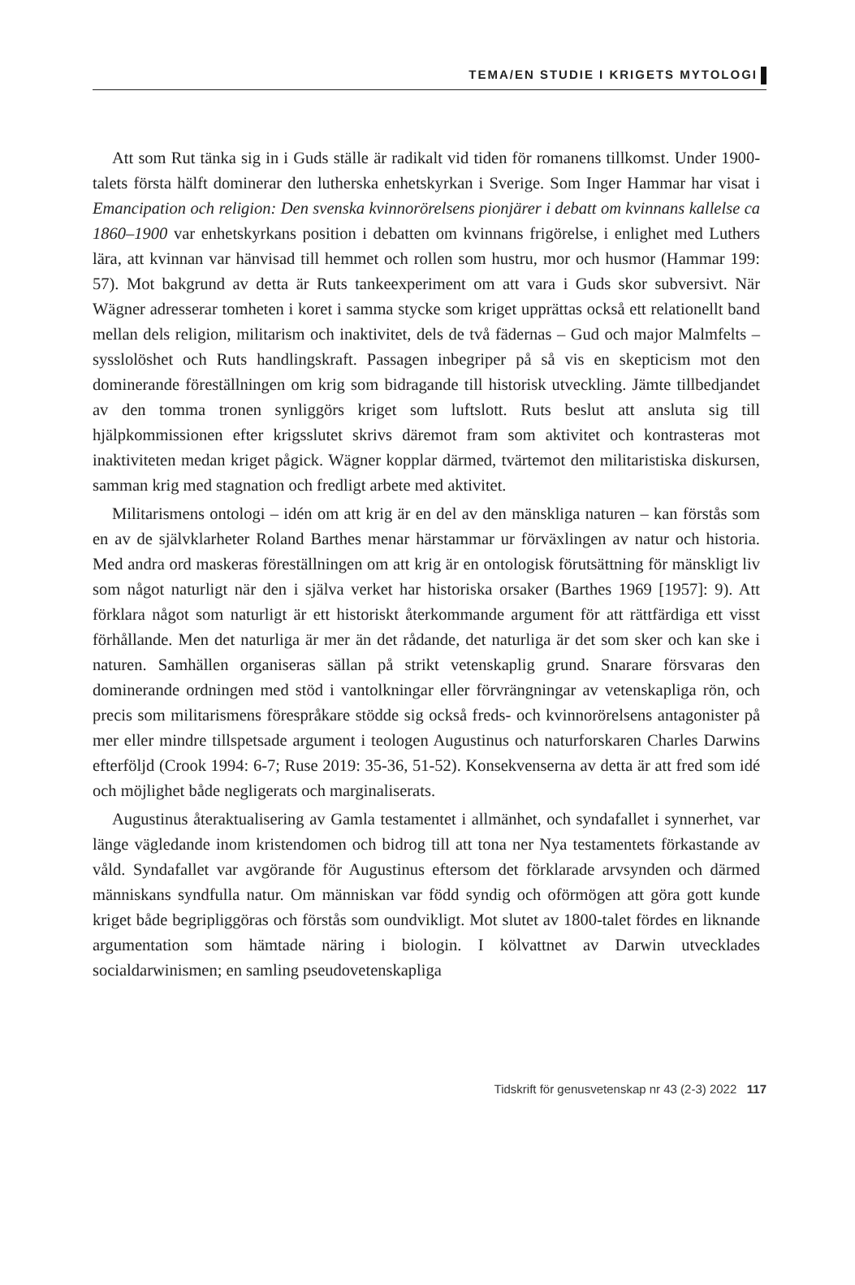TEMA/EN STUDIE I KRIGETS MYTOLOGI
Att som Rut tänka sig in i Guds ställe är radikalt vid tiden för romanens tillkomst. Under 1900-talets första hälft dominerar den lutherska enhetskyrkan i Sverige. Som Inger Hammar har visat i Emancipation och religion: Den svenska kvinnorörelsens pionjärer i debatt om kvinnans kallelse ca 1860–1900 var enhets­kyrkans position i debatten om kvinnans frigörelse, i enlighet med Luthers lära, att kvinnan var hänvisad till hemmet och rollen som hustru, mor och husmor (Hammar 199: 57). Mot bakgrund av detta är Ruts tankeexperiment om att vara i Guds skor subversivt. När Wägner adresserar tomheten i koret i samma stycke som kriget upprättas också ett relationellt band mellan dels religion, militarism och inaktivitet, dels de två fädernas – Gud och major Malmfelts – sysslolöshet och Ruts handlingskraft. Passagen inbegriper på så vis en skepticism mot den dominerande föreställningen om krig som bidragande till historisk utveckling. Jämte tillbedjandet av den tomma tronen synliggörs kriget som luftslott. Ruts beslut att ansluta sig till hjälpkommissionen efter krigsslutet skrivs däremot fram som aktivitet och kontrasteras mot inaktiviteten medan kriget pågick. Wägner kopplar därmed, tvärtemot den militaristiska diskursen, samman krig med stagnation och fredligt arbete med aktivitet.
Militarismens ontologi – idén om att krig är en del av den mänskliga naturen – kan förstås som en av de självklarheter Roland Barthes menar härstammar ur förväxlingen av natur och historia. Med andra ord maskeras föreställningen om att krig är en ontologisk förutsättning för mänskligt liv som något naturligt när den i själva verket har historiska orsaker (Barthes 1969 [1957]: 9). Att förklara något som naturligt är ett historiskt återkommande argument för att rättfärdiga ett visst förhållande. Men det naturliga är mer än det rådande, det naturliga är det som sker och kan ske i naturen. Samhällen organiseras sällan på strikt vetenskaplig grund. Snarare försvaras den dominerande ordningen med stöd i vantolkningar eller förvrängningar av vetenskapliga rön, och precis som militarismens förespråkare stödde sig också freds- och kvinnorörelsens antagonister på mer eller mindre tillspetsade argument i teologen Augustinus och naturforskaren Charles Darwins efterföljd (Crook 1994: 6-7; Ruse 2019: 35-36, 51-52). Konsekvenserna av detta är att fred som idé och möjlighet både negligerats och marginaliserats.
Augustinus återaktualisering av Gamla testamentet i allmänhet, och synda­fallet i synnerhet, var länge vägledande inom kristendomen och bidrog till att tona ner Nya testamentets förkastande av våld. Syndafallet var avgörande för Augustinus eftersom det förklarade arvsynden och därmed människans synd­fulla natur. Om människan var född syndig och oförmögen att göra gott kunde kriget både begripliggöras och förstås som oundvikligt. Mot slutet av 1800-talet fördes en liknande argumentation som hämtade näring i biologin. I kölvattnet av Darwin utvecklades socialdarwinismen; en samling pseudovetenskapliga
Tidskrift för genusvetenskap nr 43 (2-3) 2022 117